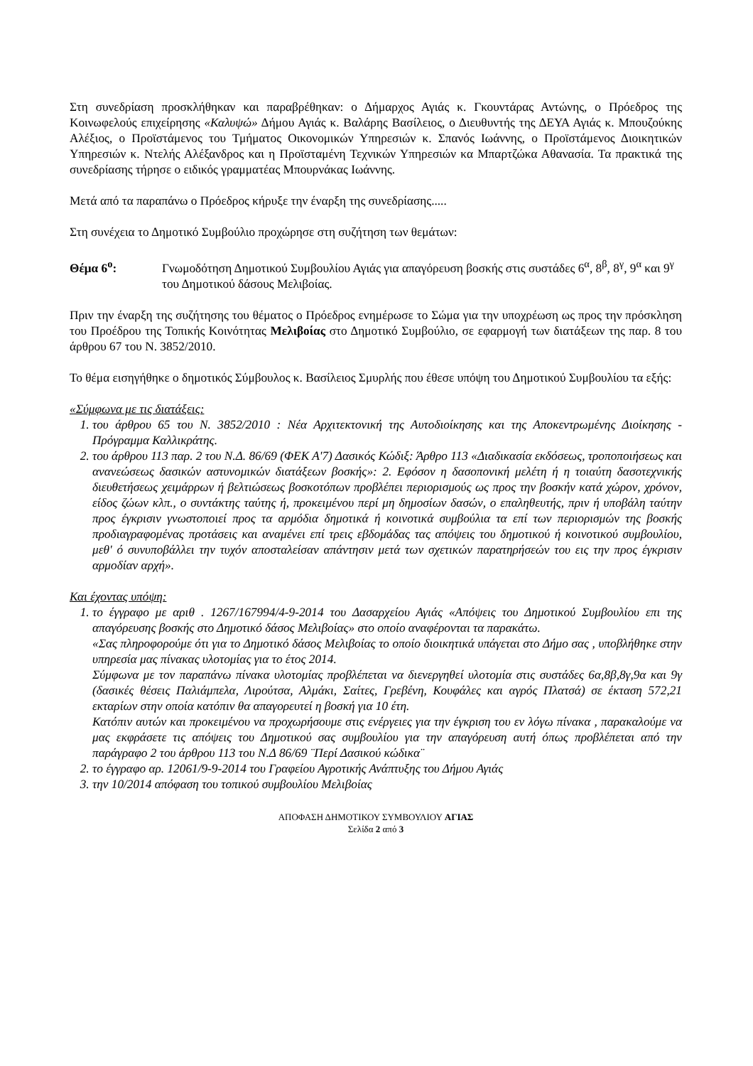Στη συνεδρίαση προσκλήθηκαν και παραβρέθηκαν: ο Δήμαρχος Αγιάς κ. Γκουντάρας Αντώνης, ο Πρόεδρος της Κοινωφελούς επιχείρησης «Καλυψώ» Δήμου Αγιάς κ. Βαλάρης Βασίλειος, ο Διευθυντής της ΔΕΥΑ Αγιάς κ. Μπουζούκης Αλέξιος, ο Προϊστάμενος του Τμήματος Οικονομικών Υπηρεσιών κ. Σπανός Ιωάννης, ο Προϊστάμενος Διοικητικών Υπηρεσιών κ. Ντελής Αλέξανδρος και η Προϊσταμένη Τεχνικών Υπηρεσιών κα Μπαρτζώκα Αθανασία. Τα πρακτικά της συνεδρίασης τήρησε ο ειδικός γραμματέας Μπουρνάκας Ιωάννης.
Μετά από τα παραπάνω ο Πρόεδρος κήρυξε την έναρξη της συνεδρίασης.....
Στη συνέχεια το Δημοτικό Συμβούλιο προχώρησε στη συζήτηση των θεμάτων:
Θέμα 6<sup>ο</sup>: Γνωμοδότηση Δημοτικού Συμβουλίου Αγιάς για απαγόρευση βοσκής στις συστάδες 6<sup>α</sup>, 8<sup>β</sup>, 8<sup>γ</sup>, 9<sup>α</sup> και 9<sup>γ</sup> του Δημοτικού δάσους Μελιβοίας.
Πριν την έναρξη της συζήτησης του θέματος ο Πρόεδρος ενημέρωσε το Σώμα για την υποχρέωση ως προς την πρόσκληση του Προέδρου της Τοπικής Κοινότητας Μελιβοίας στο Δημοτικό Συμβούλιο, σε εφαρμογή των διατάξεων της παρ. 8 του άρθρου 67 του Ν. 3852/2010.
Το θέμα εισηγήθηκε ο δημοτικός Σύμβουλος κ. Βασίλειος Σμυρλής που έθεσε υπόψη του Δημοτικού Συμβουλίου τα εξής:
«Σύμφωνα με τις διατάξεις:
1. του άρθρου 65 του Ν. 3852/2010 : Νέα Αρχιτεκτονική της Αυτοδιοίκησης και της Αποκεντρωμένης Διοίκησης - Πρόγραμμα Καλλικράτης.
2. του άρθρου 113 παρ. 2 του Ν.Δ. 86/69 (ΦΕΚ Α'7) Δασικός Κώδιξ: Άρθρο 113 «Διαδικασία εκδόσεως, τροποποιήσεως και ανανεώσεως δασικών αστυνομικών διατάξεων βοσκής»: 2. Εφόσον η δασοπονική μελέτη ή η τοιαύτη δασοτεχνικής διευθετήσεως χειμάρρων ή βελτιώσεως βοσκοτόπων προβλέπει περιορισμούς ως προς την βοσκήν κατά χώρον, χρόνον, είδος ζώων κλπ., ο συντάκτης ταύτης ή, προκειμένου περί μη δημοσίων δασών, ο επαληθευτής, πριν ή υποβάλη ταύτην προς έγκρισιν γνωστοποιεί προς τα αρμόδια δημοτικά ή κοινοτικά συμβούλια τα επί των περιορισμών της βοσκής προδιαγραφομένας προτάσεις και αναμένει επί τρεις εβδομάδας τας απόψεις του δημοτικού ή κοινοτικού συμβουλίου, μεθ' ό συνυποβάλλει την τυχόν αποσταλείσαν απάντησιν μετά των σχετικών παρατηρήσεών του εις την προς έγκρισιν αρμοδίαν αρχή».
Και έχοντας υπόψη:
1. το έγγραφο με αριθ . 1267/167994/4-9-2014 του Δασαρχείου Αγιάς «Απόψεις του Δημοτικού Συμβουλίου επι της απαγόρευσης βοσκής στο Δημοτικό δάσος Μελιβοίας» στο οποίο αναφέρονται τα παρακάτω.
«Σας πληροφορούμε ότι για το Δημοτικό δάσος Μελιβοίας το οποίο διοικητικά υπάγεται στο Δήμο σας , υποβλήθηκε στην υπηρεσία μας πίνακας υλοτομίας για το έτος 2014.
Σύμφωνα με τον παραπάνω πίνακα υλοτομίας προβλέπεται να διενεργηθεί υλοτομία στις συστάδες 6α,8β,8γ,9α και 9γ (δασικές θέσεις Παλιάμπελα, Λιρούτσα, Αλμάκι, Σαίτες, Γρεβένη, Κουφάλες και αγρός Πλατσά) σε έκταση 572,21 εκταρίων στην οποία κατόπιν θα απαγορευτεί η βοσκή για 10 έτη.
Κατόπιν αυτών και προκειμένου να προχωρήσουμε στις ενέργειες για την έγκριση του εν λόγω πίνακα , παρακαλούμε να μας εκφράσετε τις απόψεις του Δημοτικού σας συμβουλίου για την απαγόρευση αυτή όπως προβλέπεται από την παράγραφο 2 του άρθρου 113 του Ν.Δ 86/69 ¨Περί Δασικού κώδικα¨
2. το έγγραφο αρ. 12061/9-9-2014 του Γραφείου Αγροτικής Ανάπτυξης του Δήμου Αγιάς
3. την 10/2014 απόφαση του τοπικού συμβουλίου Μελιβοίας
ΑΠΟΦΑΣΗ ΔΗΜΟΤΙΚΟΥ ΣΥΜΒΟΥΛΙΟΥ ΑΓΙΑΣ
Σελίδα 2 από 3